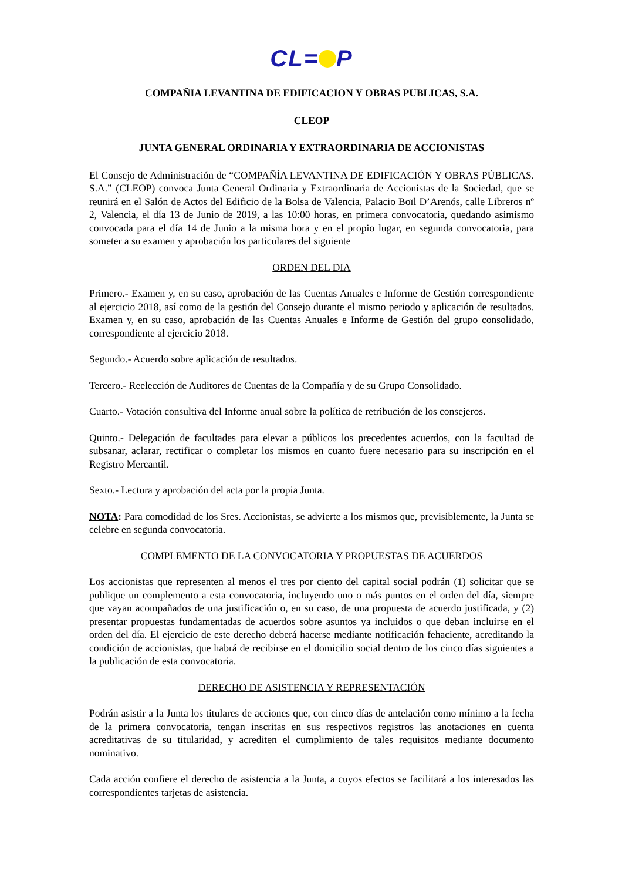CL= P
COMPAÑIA LEVANTINA DE EDIFICACION Y OBRAS PUBLICAS, S.A.
CLEOP
JUNTA GENERAL ORDINARIA Y EXTRAORDINARIA DE ACCIONISTAS
El Consejo de Administración de “COMPAÑÍA LEVANTINA DE EDIFICACIÓN Y OBRAS PÚBLICAS. S.A.” (CLEOP) convoca Junta General Ordinaria y Extraordinaria de Accionistas de la Sociedad, que se reunirá en el Salón de Actos del Edificio de la Bolsa de Valencia, Palacio Boïl D’Arenós, calle Libreros nº 2, Valencia, el día 13 de Junio de 2019, a las 10:00 horas, en primera convocatoria, quedando asimismo convocada para el día 14 de Junio a la misma hora y en el propio lugar, en segunda convocatoria, para someter a su examen y aprobación los particulares del siguiente
ORDEN DEL DIA
Primero.- Examen y, en su caso, aprobación de las Cuentas Anuales e Informe de Gestión correspondiente al ejercicio 2018, así como de la gestión del Consejo durante el mismo periodo y aplicación de resultados. Examen y, en su caso, aprobación de las Cuentas Anuales e Informe de Gestión del grupo consolidado, correspondiente al ejercicio 2018.
Segundo.- Acuerdo sobre aplicación de resultados.
Tercero.- Reelección de Auditores de Cuentas de la Compañía y de su Grupo Consolidado.
Cuarto.- Votación consultiva del Informe anual sobre la política de retribución de los consejeros.
Quinto.- Delegación de facultades para elevar a públicos los precedentes acuerdos, con la facultad de subsanar, aclarar, rectificar o completar los mismos en cuanto fuere necesario para su inscripción en el Registro Mercantil.
Sexto.- Lectura y aprobación del acta por la propia Junta.
NOTA: Para comodidad de los Sres. Accionistas, se advierte a los mismos que, previsiblemente, la Junta se celebre en segunda convocatoria.
COMPLEMENTO DE LA CONVOCATORIA Y PROPUESTAS DE ACUERDOS
Los accionistas que representen al menos el tres por ciento del capital social podrán (1) solicitar que se publique un complemento a esta convocatoria, incluyendo uno o más puntos en el orden del día, siempre que vayan acompañados de una justificación o, en su caso, de una propuesta de acuerdo justificada, y (2) presentar propuestas fundamentadas de acuerdos sobre asuntos ya incluidos o que deban incluirse en el orden del día. El ejercicio de este derecho deberá hacerse mediante notificación fehaciente, acreditando la condición de accionistas, que habrá de recibirse en el domicilio social dentro de los cinco días siguientes a la publicación de esta convocatoria.
DERECHO DE ASISTENCIA Y REPRESENTACIÓN
Podrán asistir a la Junta los titulares de acciones que, con cinco días de antelación como mínimo a la fecha de la primera convocatoria, tengan inscritas en sus respectivos registros las anotaciones en cuenta acreditativas de su titularidad, y acrediten el cumplimiento de tales requisitos mediante documento nominativo.
Cada acción confiere el derecho de asistencia a la Junta, a cuyos efectos se facilitará a los interesados las correspondientes tarjetas de asistencia.